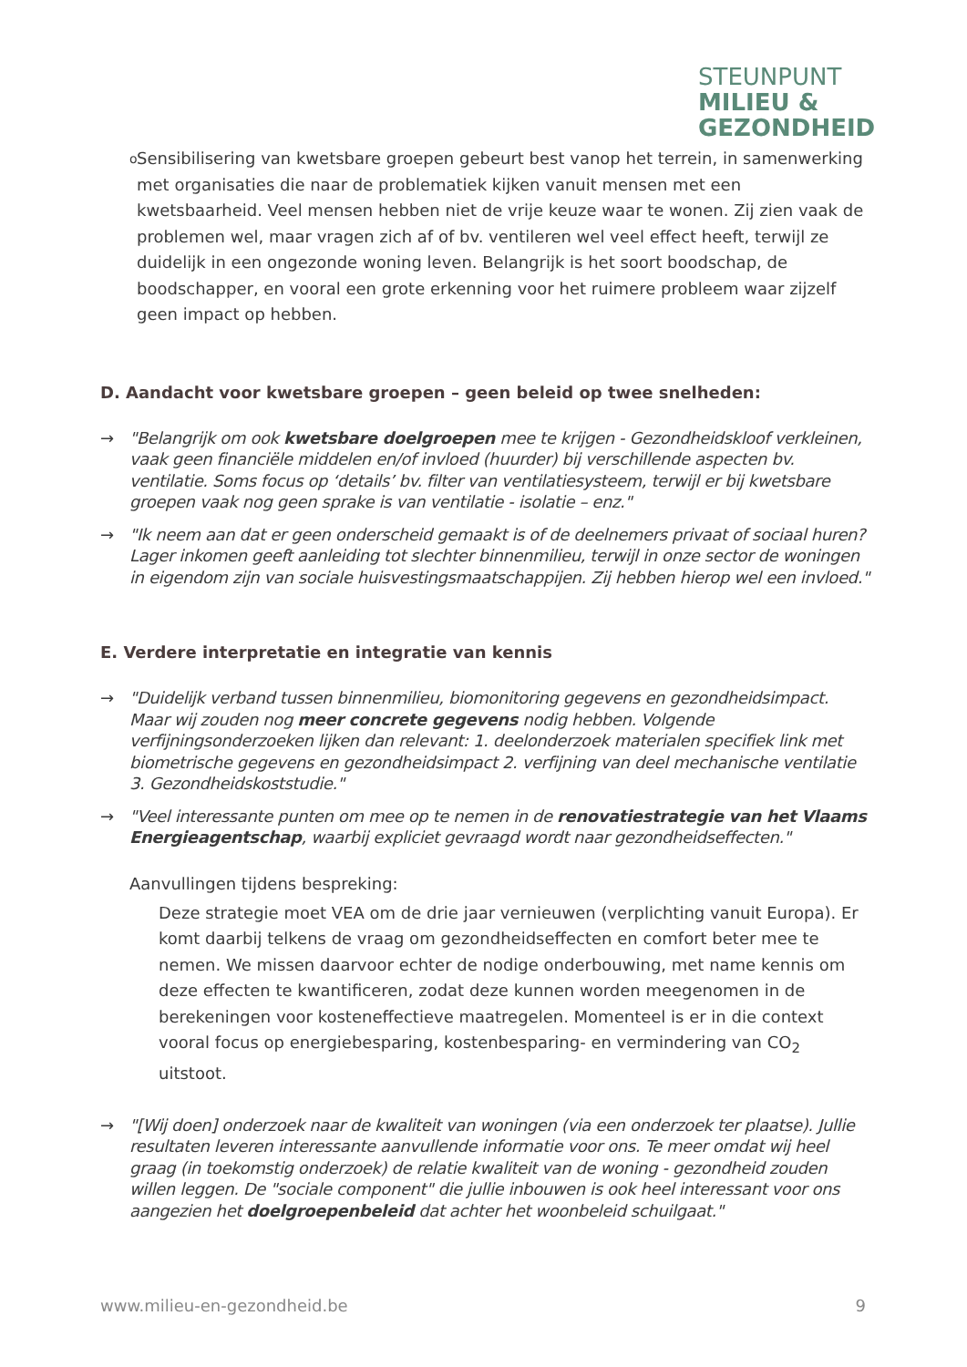STEUNPUNT
MILIEU &
GEZONDHEID
o
Sensibilisering van kwetsbare groepen gebeurt best vanop het terrein, in samenwerking met organisaties die naar de problematiek kijken vanuit mensen met een kwetsbaarheid. Veel mensen hebben niet de vrije keuze waar te wonen. Zij zien vaak de problemen wel, maar vragen zich af of bv. ventileren wel veel effect heeft, terwijl ze duidelijk in een ongezonde woning leven. Belangrijk is het soort boodschap, de boodschapper, en vooral een grote erkenning voor het ruimere probleem waar zijzelf geen impact op hebben.
D. Aandacht voor kwetsbare groepen – geen beleid op twee snelheden:
→ "Belangrijk om ook kwetsbare doelgroepen mee te krijgen - Gezondheidskloof verkleinen, vaak geen financiële middelen en/of invloed (huurder) bij verschillende aspecten bv. ventilatie. Soms focus op ‘details’ bv. filter van ventilatiesysteem, terwijl er bij kwetsbare groepen vaak nog geen sprake is van ventilatie - isolatie – enz."
→ "Ik neem aan dat er geen onderscheid gemaakt is of de deelnemers privaat of sociaal huren? Lager inkomen geeft aanleiding tot slechter binnenmilieu, terwijl in onze sector de woningen in eigendom zijn van sociale huisvestingsmaatschappijen. Zij hebben hierop wel een invloed."
E. Verdere interpretatie en integratie van kennis
→ "Duidelijk verband tussen binnenmilieu, biomonitoring gegevens en gezondheidsimpact. Maar wij zouden nog meer concrete gegevens nodig hebben. Volgende verfijningsonderzoeken lijken dan relevant: 1. deelonderzoek materialen specifiek link met biometrische gegevens en gezondheidsimpact 2. verfijning van deel mechanische ventilatie 3. Gezondheidskoststudie."
→ "Veel interessante punten om mee op te nemen in de renovatiestrategie van het Vlaams Energieagentschap, waarbij expliciet gevraagd wordt naar gezondheidseffecten."
Aanvullingen tijdens bespreking:
Deze strategie moet VEA om de drie jaar vernieuwen (verplichting vanuit Europa). Er komt daarbij telkens de vraag om gezondheidseffecten en comfort beter mee te nemen. We missen daarvoor echter de nodige onderbouwing, met name kennis om deze effecten te kwantificeren, zodat deze kunnen worden meegenomen in de berekeningen voor kosteneffectieve maatregelen. Momenteel is er in die context vooral focus op energiebesparing, kostenbesparing- en vermindering van CO<sub>2</sub> uitstoot.
→ "[Wij doen] onderzoek naar de kwaliteit van woningen (via een onderzoek ter plaatse). Jullie resultaten leveren interessante aanvullende informatie voor ons. Te meer omdat wij heel graag (in toekomstig onderzoek) de relatie kwaliteit van de woning - gezondheid zouden willen leggen. De "sociale component" die jullie inbouwen is ook heel interessant voor ons aangezien het doelgroepenbeleid dat achter het woonbeleid schuilgaat."
www.milieu-en-gezondheid.be 9